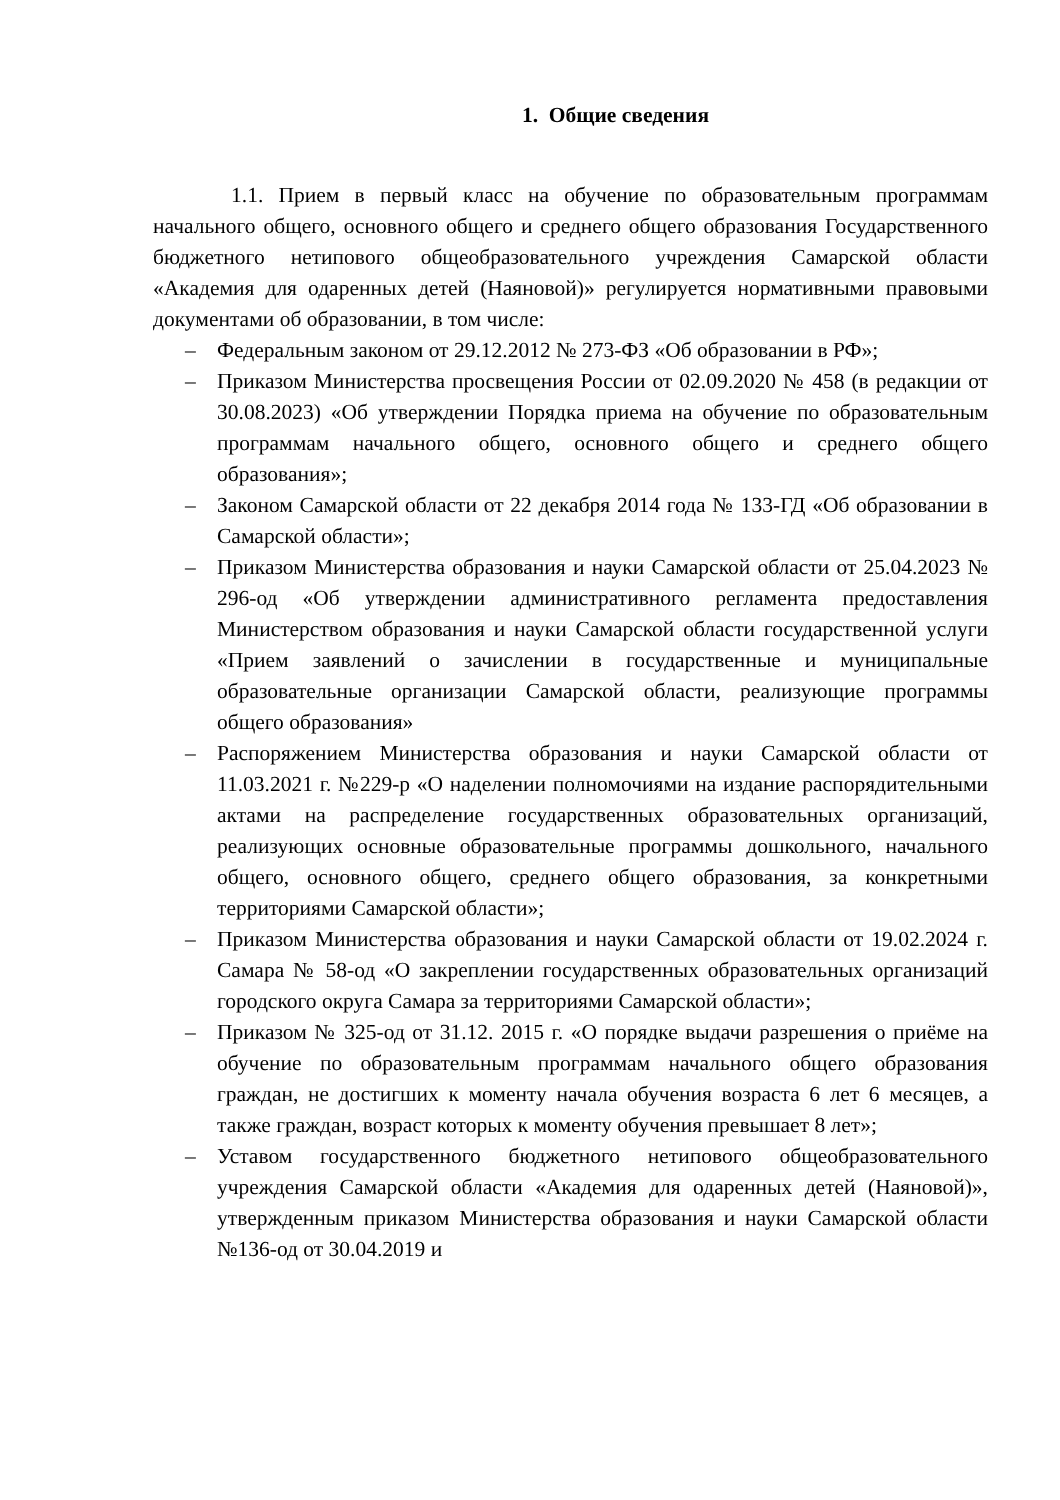1. Общие сведения
1.1. Прием в первый класс на обучение по образовательным программам начального общего, основного общего и среднего общего образования Государственного бюджетного нетипового общеобразовательного учреждения Самарской области «Академия для одаренных детей (Наяновой)» регулируется нормативными правовыми документами об образовании, в том числе:
– Федеральным законом от 29.12.2012 № 273-ФЗ «Об образовании в РФ»;
– Приказом Министерства просвещения России от 02.09.2020 № 458 (в редакции от 30.08.2023) «Об утверждении Порядка приема на обучение по образовательным программам начального общего, основного общего и среднего общего образования»;
– Законом Самарской области от 22 декабря 2014 года № 133-ГД «Об образовании в Самарской области»;
– Приказом Министерства образования и науки Самарской области от 25.04.2023 № 296-од «Об утверждении административного регламента предоставления Министерством образования и науки Самарской области государственной услуги «Прием заявлений о зачислении в государственные и муниципальные образовательные организации Самарской области, реализующие программы общего образования»
– Распоряжением Министерства образования и науки Самарской области от 11.03.2021 г. №229-р «О наделении полномочиями на издание распорядительными актами на распределение государственных образовательных организаций, реализующих основные образовательные программы дошкольного, начального общего, основного общего, среднего общего образования, за конкретными территориями Самарской области»;
– Приказом Министерства образования и науки Самарской области от 19.02.2024 г. Самара № 58-од «О закреплении государственных образовательных организаций городского округа Самара за территориями Самарской области»;
– Приказом № 325-од от 31.12. 2015 г. «О порядке выдачи разрешения о приёме на обучение по образовательным программам начального общего образования граждан, не достигших к моменту начала обучения возраста 6 лет 6 месяцев, а также граждан, возраст которых к моменту обучения превышает 8 лет»;
– Уставом государственного бюджетного нетипового общеобразовательного учреждения Самарской области «Академия для одаренных детей (Наяновой)», утвержденным приказом Министерства образования и науки Самарской области №136-од от 30.04.2019 и